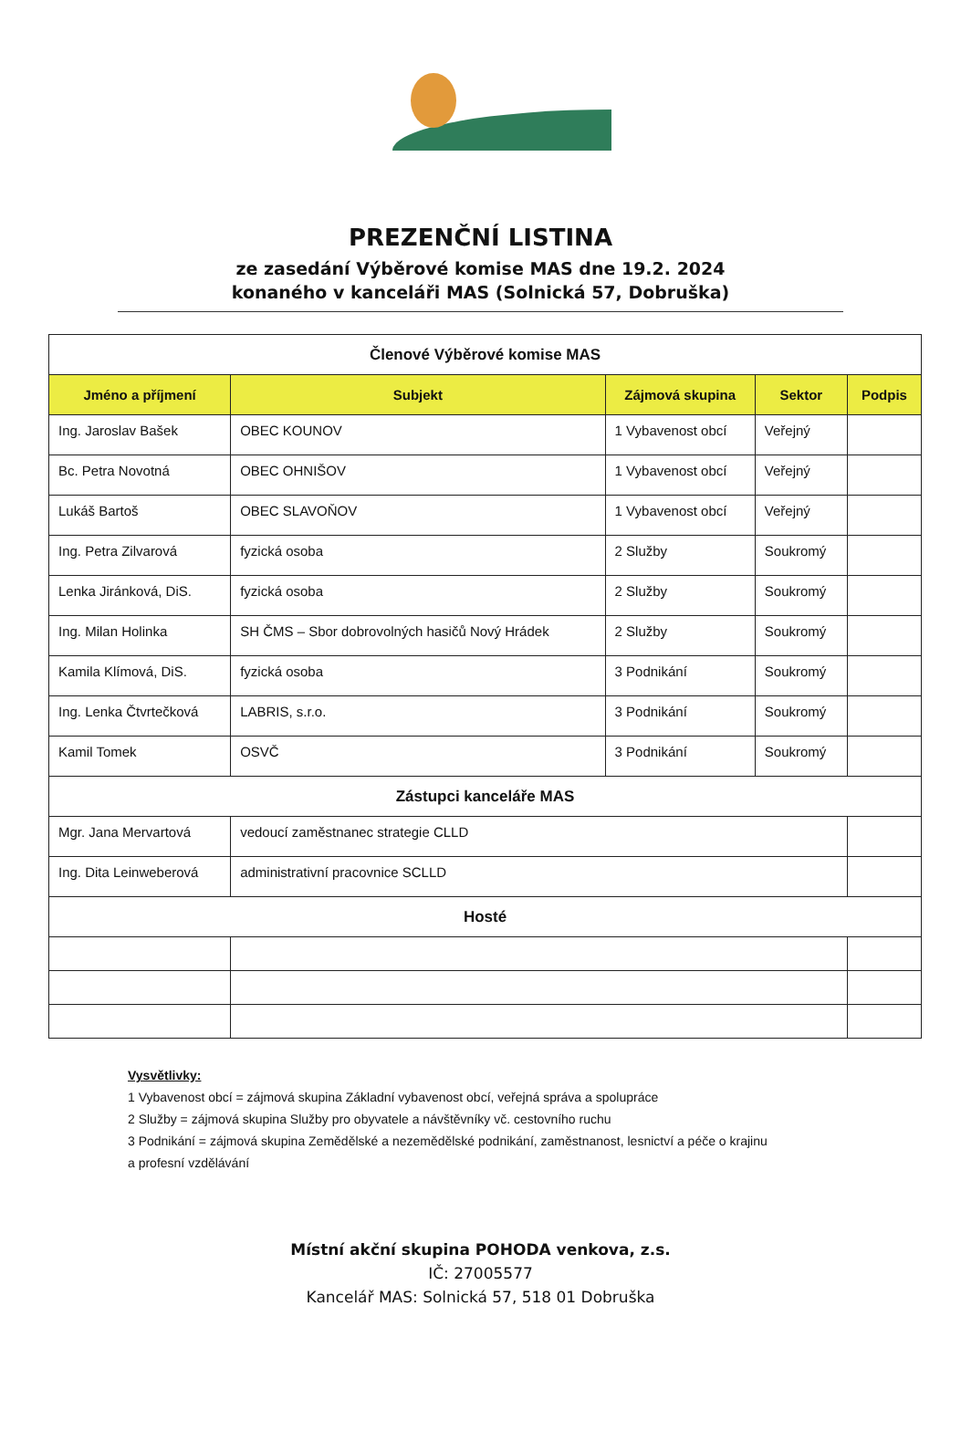PREZENČNÍ LISTINA
ze zasedání Výběrové komise MAS dne 19.2. 2024
konaného v kanceláři MAS (Solnická 57, Dobruška)
| Členové Výběrové komise MAS | | | | |
| Jméno a příjmení | Subjekt | Zájmová skupina | Sektor | Podpis |
| Ing. Jaroslav Bašek | OBEC KOUNOV | 1 Vybavenost obcí | Veřejný | |
| Bc. Petra Novotná | OBEC OHNIŠOV | 1 Vybavenost obcí | Veřejný | |
| Lukáš Bartoš | OBEC SLAVOŇOV | 1 Vybavenost obcí | Veřejný | |
| Ing. Petra Zilvarová | fyzická osoba | 2 Služby | Soukromý | |
| Lenka Jiránková, DiS. | fyzická osoba | 2 Služby | Soukromý | |
| Ing. Milan Holinka | SH ČMS – Sbor dobrovolných hasičů Nový Hrádek | 2 Služby | Soukromý | |
| Kamila Klímová, DiS. | fyzická osoba | 3 Podnikání | Soukromý | |
| Ing. Lenka Čtvrtečková | LABRIS, s.r.o. | 3 Podnikání | Soukromý | |
| Kamil Tomek | OSVČ | 3 Podnikání | Soukromý | |
| Zástupci kanceláře MAS | | | | |
| Mgr. Jana Mervartová | vedoucí zaměstnanec strategie CLLD | | | |
| Ing. Dita Leinweberová | administrativní pracovnice SCLLD | | | |
| Hosté | | | | |
Vysvětlivky:
1 Vybavenost obcí = zájmová skupina Základní vybavenost obcí, veřejná správa a spolupráce
2 Služby = zájmová skupina Služby pro obyvatele a návštěvníky vč. cestovního ruchu
3 Podnikání = zájmová skupina Zemědělské a nezemědělské podnikání, zaměstnanost, lesnictví a péče o krajinu
a profesní vzdělávání
Místní akční skupina POHODA venkova, z.s.
IČ: 27005577
Kancelář MAS: Solnická 57, 518 01 Dobruška